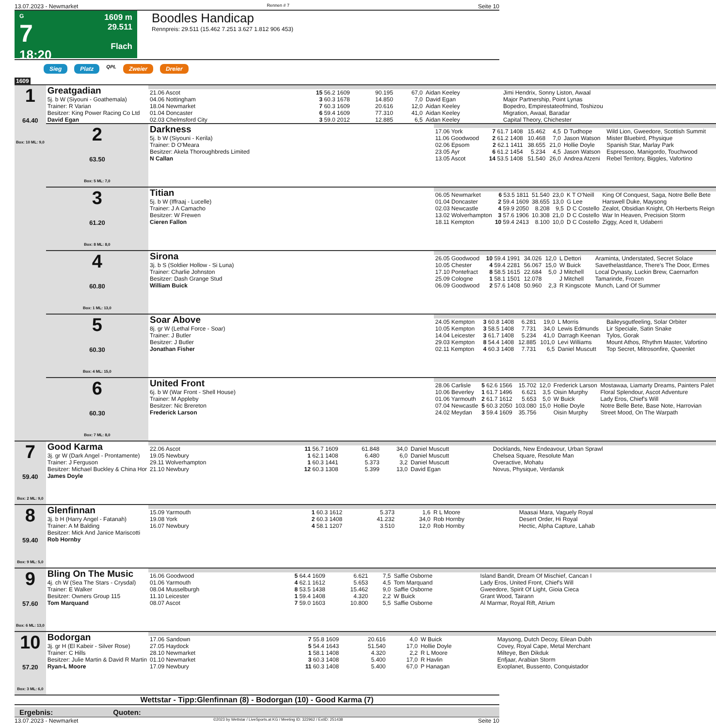13.07.2023 - Newmarket Rennen # 7 Seite 10
G
7
18:20
1609 m
29.511
Flach
Boodles Handicap
Rennpreis: 29.511 (15.462 7.251 3.627 1.812 906 453)
Sieg Platz QPL Zweier Dreier
1609
| 1 64.40 Box: 10 ML: 9,0 | Greatgadian 5j. b W (Siyouni - Goathemala) Trainer: R Varian Besitzer: King Power Racing Co Ltd David Egan | / 21.06 Ascot / 15 56.2 1609 / 90.195 / 67,0 / Aidan Keeley / Jimi Hendrix, Sonny Liston, Awaal / / 04.06 Nottingham / 3 60.3 1678 / 14.850 / 7,0 / David Egan / Major Partnership, Point Lynas / / 18.04 Newmarket / 7 60.3 1609 / 20.616 / 12,0 / Aidan Keeley / Bopedro, Empirestateofmind, Toshizou / / 01.04 Doncaster / 6 59.4 1609 / 77.310 / 41,0 / Aidan Keeley / Migration, Awaal, Baradar / / 02.03 Chelmsford City / 3 59.0 2012 / 12.885 / 6,5 / Aidan Keeley / Capital Theory, Chichester / | |
| | 2 63.50 Box: 5 ML: 7,0 | Darkness 5j. b W (Siyouni - Kerila) Trainer: D O'Meara Besitzer: Akela Thoroughbreds Limited N Callan | / 17.06 York / 7 61.7 1408 / 15.462 / 4,5 / D Tudhope / Wild Lion, Gweedore, Scottish Summit / / 11.06 Goodwood / 2 61.2 1408 / 10.468 / 7,0 / Jason Watson / Mister Bluebird, Physique / / 02.06 Epsom / 2 62.1 1411 / 38.655 / 21,0 / Hollie Doyle / Spanish Star, Marlay Park / / 23.05 Ayr / 6 61.2 1454 / 5.234 / 4,5 / Jason Watson / Espressoo, Manigordo, Touchwood / / 13.05 Ascot / 14 53.5 1408 / 51.540 / 26,0 / Andrea Atzeni / Rebel Territory, Biggles, Vafortino / |
| | 3 61.20 Box: 8 ML: 8,0 | Titian 5j. b W (Iffraaj - Lucelle) Trainer: J A Camacho Besitzer: W Frewen Cieren Fallon | / 06.05 Newmarket / 6 53.5 1811 / 51.540 / 23,0 / K T O'Neill / King Of Conquest, Saga, Notre Belle Bete / / 01.04 Doncaster / 2 59.4 1609 / 38.655 / 13,0 / G Lee / Harswell Duke, Maysong / / 02.03 Newcastle / 4 59.9 2050 / 8.208 / 9,5 / D C Costello / Zealot, Obsidian Knight, Oh Herberts Reign / / 13.02 Wolverhampton / 3 57.6 1906 / 10.308 / 21,0 / D C Costello / War In Heaven, Precision Storm / / 18.11 Kempton / 10 59.4 2413 / 8.100 / 10,0 / D C Costello / Ziggy, Aced It, Udaberri / |
| | 4 60.80 Box: 1 ML: 13,0 | Sirona 3j. b S (Soldier Hollow - Si Luna) Trainer: Charlie Johnston Besitzer: Dash Grange Stud William Buick | / 26.05 Goodwood / 10 59.4 1991 / 34.026 / 12,0 / L Dettori / Araminta, Understated, Secret Solace / / 10.05 Chester / 4 59.4 2281 / 56.067 / 15,0 / W Buick / Savethelastdance, There's The Door, Ermes / / 17.10 Pontefract / 8 58.5 1615 / 22.684 / 5,0 / J Mitchell / Local Dynasty, Luckin Brew, Caernarfon / / 25.09 Cologne / 1 58.1 1501 / 12.078 / / J Mitchell / Tamarinde, Frozen / / 06.09 Goodwood / 2 57.6 1408 / 50.960 / 2,3 / R Kingscote / Munch, Land Of Summer / |
| | 5 60.30 Box: 4 ML: 15,0 | Soar Above 8j. gr W (Lethal Force - Soar) Trainer: J Butler Besitzer: J Butler Jonathan Fisher | / 24.05 Kempton / 3 60.8 1408 / 6.281 / 19,0 / L Morris / Baileysgutfeeling, Solar Orbiter / / 10.05 Kempton / 3 58.5 1408 / 7.731 / 34,0 / Lewis Edmunds / Lir Speciale, Satin Snake / / 14.04 Leicester / 3 61.7 1408 / 5.234 / 41,0 / Darragh Keenan / Tylos, Gorak / / 29.03 Kempton / 8 54.4 1408 / 12.885 / 101,0 / Levi Williams / Mount Athos, Rhythm Master, Vafortino / / 02.11 Kempton / 4 60.3 1408 / 7.731 / 6,5 / Daniel Muscutt / Top Secret, Mitrosonfire, Queenlet / |
| | 6 60.30 Box: 7 ML: 8,0 | United Front 6j. b W (War Front - Shell House) Trainer: M Appleby Besitzer: Nic Brereton Frederick Larson | / 28.06 Carlisle / 5 62.6 1566 / 15.702 / 12,0 / Frederick Larson / Mostawaa, Liamarty Dreams, Painters Palet / / 10.06 Beverley / 1 61.7 1496 / 6.621 / 3,5 / Oisin Murphy / Floral Splendour, Ascot Adventure / / 01.06 Yarmouth / 2 61.7 1612 / 5.653 / 5,0 / W Buick / Lady Eros, Chief's Will / / 07.04 Newcastle / 5 60.3 2050 / 103.080 / 15,0 / Hollie Doyle / Notre Belle Bete, Base Note, Harrovian / / 24.02 Meydan / 3 59.4 1609 / 35.756 / / Oisin Murphy / Street Mood, On The Warpath / |
| 7 59.40 Box: 2 ML: 9,0 | Good Karma 3j. gr W (Dark Angel - Prontamente) Trainer: J Ferguson Besitzer: Michael Buckley & China Hor James Doyle | / 22.06 Ascot / 11 56.7 1609 / 61.848 / 34,0 / Daniel Muscutt / Docklands, New Endeavour, Urban Sprawl / / 19.05 Newbury / 1 62.1 1408 / 6.480 / 6,0 / Daniel Muscutt / Chelsea Square, Resolute Man / / 29.11 Wolverhampton / 1 60.3 1441 / 5.373 / 3,2 / Daniel Muscutt / Overactive, Mohatu / / 21.10 Newbury / 12 60.3 1308 / 5.399 / 13,0 / David Egan / Novus, Physique, Verdansk / | |
| 8 59.40 Box: 9 ML: 5,0 | Glenfinnan 3j. b H (Harry Angel - Fatanah) Trainer: A M Balding Besitzer: Mick And Janice Mariscotti Rob Hornby | / 15.09 Yarmouth / 1 60.3 1612 / 5.373 / 1,6 / R L Moore / Maasai Mara, Vaguely Royal / / 19.08 York / 2 60.3 1408 / 41.232 / 34,0 / Rob Hornby / Desert Order, Hi Royal / / 16.07 Newbury / 4 58.1 1207 / 3.510 / 12,0 / Rob Hornby / Hectic, Alpha Capture, Lahab / | |
| 9 57.60 Box: 6 ML: 13,0 | Bling On The Music 4j. ch W (Sea The Stars - Crysdal) Trainer: E Walker Besitzer: Owners Group 115 Tom Marquand | / 16.06 Goodwood / 5 64.4 1609 / 6.621 / 7,5 / Saffie Osborne / Island Bandit, Dream Of Mischief, Cancan I / / 01.06 Yarmouth / 4 62.1 1612 / 5.653 / 4,5 / Tom Marquand / Lady Eros, United Front, Chief's Will / / 08.04 Musselburgh / 8 53.5 1438 / 15.462 / 9,0 / Saffie Osborne / Gweedore, Spirit Of Light, Gioia Cieca / / 11.10 Leicester / 1 59.4 1408 / 4.320 / 2,2 / W Buick / Grant Wood, Tairann / / 08.07 Ascot / 7 59.0 1603 / 10.800 / 5,5 / Saffie Osborne / Al Marmar, Royal Rift, Atrium / | |
| 10 57.20 Box: 3 ML: 6,0 | Bodorgan 3j. gr H (El Kabeir - Silver Rose) Trainer: C Hills Besitzer: Julie Martin & David R Martin Ryan-L Moore | / 17.06 Sandown / 7 55.8 1609 / 20.616 / 4,0 / W Buick / Maysong, Dutch Decoy, Eilean Dubh / / 27.05 Haydock / 5 54.4 1643 / 51.540 / 17,0 / Hollie Doyle / Covey, Royal Cape, Metal Merchant / / 28.10 Newmarket / 1 58.1 1408 / 4.320 / 2,2 / R L Moore / Milteye, Ben Dikduk / / 01.10 Newmarket / 3 60.3 1408 / 5.400 / 17,0 / R Havlin / Enfjaar, Arabian Storm / / 17.09 Newbury / 11 60.3 1408 / 5.400 / 67,0 / P Hanagan / Exoplanet, Bussento, Conquistador / | |
Wettstar - Tipp:Glenfinnan (8) - Bodorgan (10) - Good Karma (7)
Ergebnis: Quoten:
13.07.2023 - Newmarket ©2023 by Wettstar / LiveSports.at KG / Meeting ID: 322962 / ExtID: 251438 Seite 10